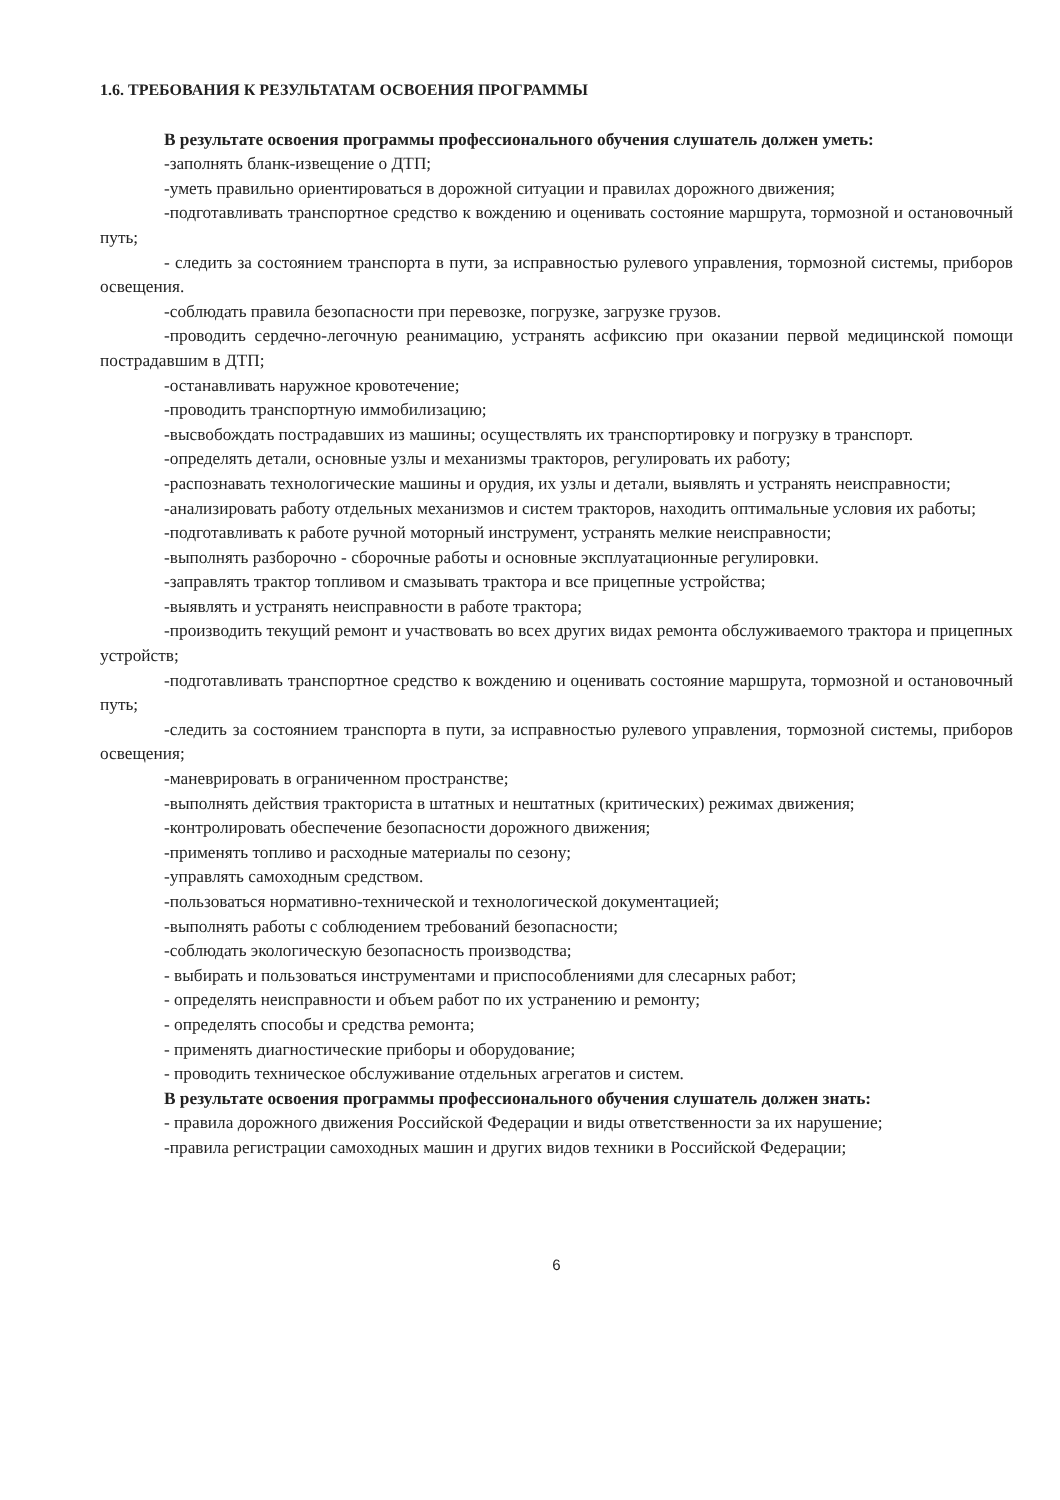1.6. ТРЕБОВАНИЯ К РЕЗУЛЬТАТАМ ОСВОЕНИЯ ПРОГРАММЫ
В результате освоения программы профессионального обучения слушатель должен уметь:
-заполнять бланк-извещение о ДТП;
-уметь правильно ориентироваться в дорожной ситуации и правилах дорожного движения;
-подготавливать транспортное средство к вождению и оценивать состояние маршрута, тормозной и остановочный путь;
- следить за состоянием транспорта в пути, за исправностью рулевого управления, тормозной системы, приборов освещения.
-соблюдать правила безопасности при перевозке, погрузке, загрузке грузов.
-проводить сердечно-легочную реанимацию, устранять асфиксию при оказании первой медицинской помощи пострадавшим в ДТП;
-останавливать наружное кровотечение;
-проводить транспортную иммобилизацию;
-высвобождать пострадавших из машины; осуществлять их транспортировку и погрузку в транспорт.
-определять детали, основные узлы и механизмы тракторов, регулировать их работу;
-распознавать технологические машины и орудия, их узлы и детали, выявлять и устранять неисправности;
-анализировать работу отдельных механизмов и систем тракторов, находить оптимальные условия их работы;
-подготавливать к работе ручной моторный инструмент, устранять мелкие неисправности;
-выполнять разборочно - сборочные работы и основные эксплуатационные регулировки.
-заправлять трактор топливом и смазывать трактора и все прицепные устройства;
-выявлять и устранять неисправности в работе трактора;
-производить текущий ремонт и участвовать во всех других видах ремонта обслуживаемого трактора и прицепных устройств;
-подготавливать транспортное средство к вождению и оценивать состояние маршрута, тормозной и остановочный путь;
-следить за состоянием транспорта в пути, за исправностью рулевого управления, тормозной системы, приборов освещения;
-маневрировать в ограниченном пространстве;
-выполнять действия тракториста в штатных и нештатных (критических) режимах движения;
-контролировать обеспечение безопасности дорожного движения;
-применять топливо и расходные материалы по сезону;
-управлять самоходным средством.
-пользоваться нормативно-технической и технологической документацией;
-выполнять работы с соблюдением требований безопасности;
-соблюдать экологическую безопасность производства;
- выбирать и пользоваться инструментами и приспособлениями для слесарных работ;
- определять неисправности и объем работ по их устранению и ремонту;
- определять способы и средства ремонта;
- применять диагностические приборы и оборудование;
- проводить техническое обслуживание отдельных агрегатов и систем.
В результате освоения программы профессионального обучения слушатель должен знать:
- правила дорожного движения Российской Федерации и виды ответственности за их нарушение;
-правила регистрации самоходных машин и других видов техники в Российской Федерации;
6